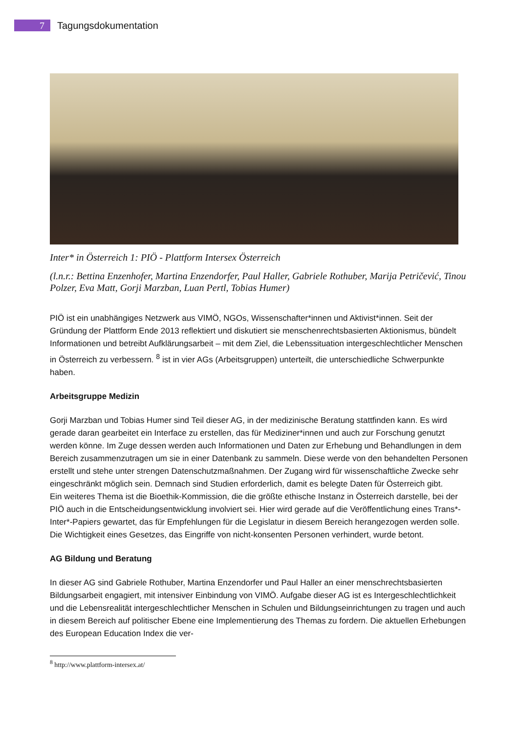7
Tagungsdokumentation
Inter* in Österreich 1: PIÖ - Plattform Intersex Österreich
(l.n.r.: Bettina Enzenhofer, Martina Enzendorfer, Paul Haller, Gabriele Rothuber, Marija Petričević, Tinou Polzer, Eva Matt, Gorji Marzban, Luan Pertl, Tobias Humer)
PIÖ ist ein unabhängiges Netzwerk aus VIMÖ, NGOs, Wissenschafter*innen und Aktivist*innen. Seit der Gründung der Plattform Ende 2013 reflektiert und diskutiert sie menschenrechtsbasierten Aktionismus, bündelt Informationen und betreibt Aufklärungsarbeit – mit dem Ziel, die Lebenssituation intergeschlechtlicher Menschen in Österreich zu verbessern. <sup>8</sup> ist in vier AGs (Arbeitsgruppen) unterteilt, die unterschiedliche Schwerpunkte haben.
Arbeitsgruppe Medizin
Gorji Marzban und Tobias Humer sind Teil dieser AG, in der medizinische Beratung stattfinden kann. Es wird gerade daran gearbeitet ein Interface zu erstellen, das für Mediziner*innen und auch zur Forschung genutzt werden könne. Im Zuge dessen werden auch Informationen und Daten zur Erhebung und Behandlungen in dem Bereich zusammenzutragen um sie in einer Datenbank zu sammeln. Diese werde von den behandelten Personen erstellt und stehe unter strengen Datenschutzmaßnahmen. Der Zugang wird für wissenschaftliche Zwecke sehr eingeschränkt möglich sein. Demnach sind Studien erforderlich, damit es belegte Daten für Österreich gibt.
Ein weiteres Thema ist die Bioethik-Kommission, die die größte ethische Instanz in Österreich darstelle, bei der PIÖ auch in die Entscheidungsentwicklung involviert sei. Hier wird gerade auf die Veröffentlichung eines Trans*-Inter*-Papiers gewartet, das für Empfehlungen für die Legislatur in diesem Bereich herangezogen werden solle. Die Wichtigkeit eines Gesetzes, das Eingriffe von nicht-konsenten Personen verhindert, wurde betont.
AG Bildung und Beratung
In dieser AG sind Gabriele Rothuber, Martina Enzendorfer und Paul Haller an einer menschrechtsbasierten Bildungsarbeit engagiert, mit intensiver Einbindung von VIMÖ. Aufgabe dieser AG ist es Intergeschlechtlichkeit und die Lebensrealität intergeschlechtlicher Menschen in Schulen und Bildungseinrichtungen zu tragen und auch in diesem Bereich auf politischer Ebene eine Implementierung des Themas zu fordern. Die aktuellen Erhebungen des European Education Index die ver-
<sup>8</sup> http://www.plattform-intersex.at/